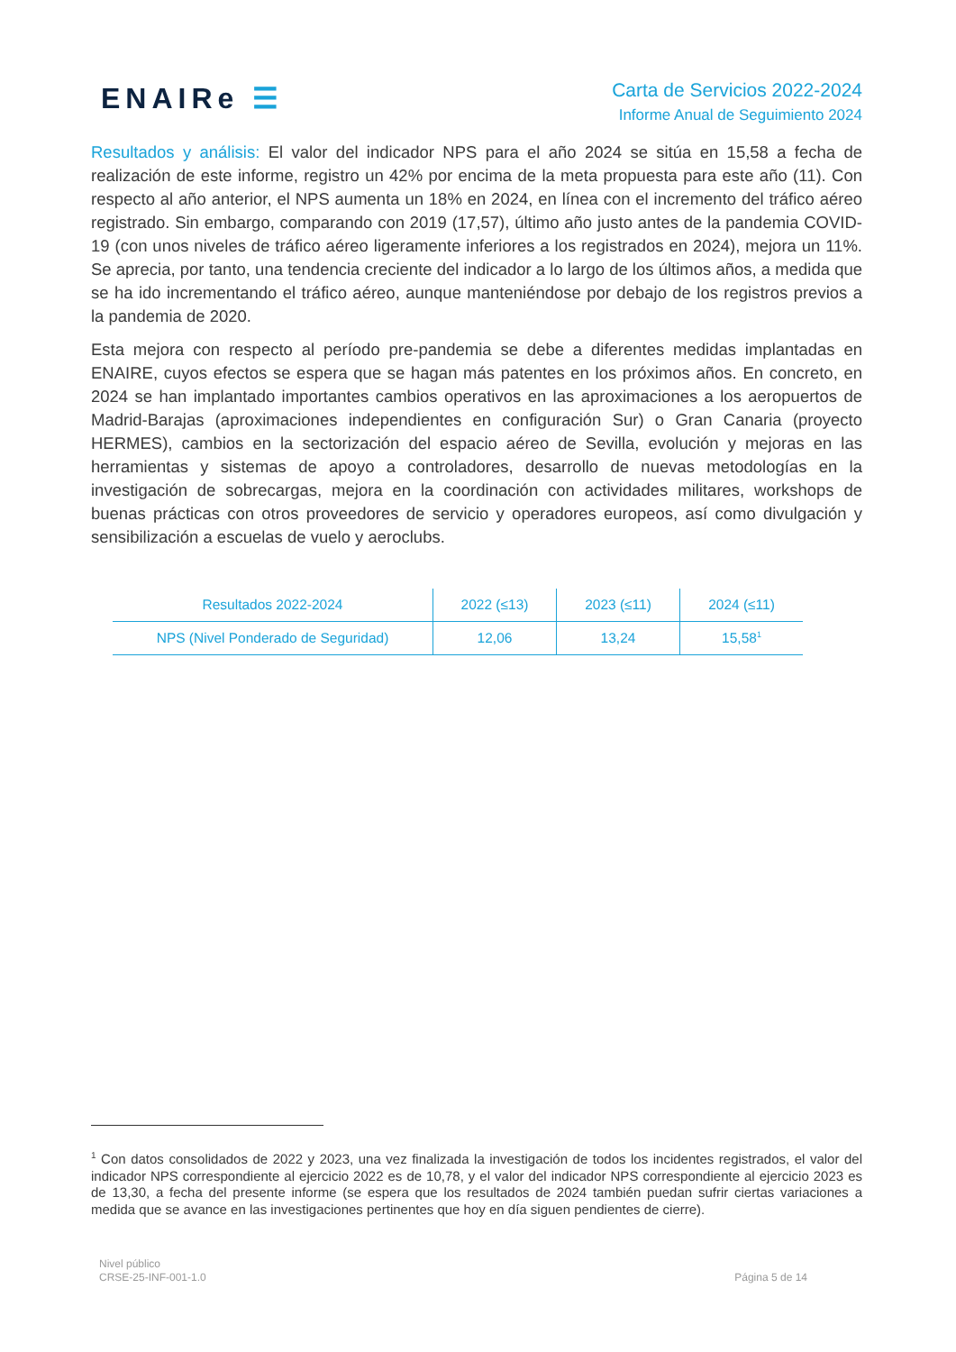ENAIRe ☰
Carta de Servicios 2022-2024
Informe Anual de Seguimiento 2024
Resultados y análisis: El valor del indicador NPS para el año 2024 se sitúa en 15,58 a fecha de realización de este informe, registro un 42% por encima de la meta propuesta para este año (11). Con respecto al año anterior, el NPS aumenta un 18% en 2024, en línea con el incremento del tráfico aéreo registrado. Sin embargo, comparando con 2019 (17,57), último año justo antes de la pandemia COVID-19 (con unos niveles de tráfico aéreo ligeramente inferiores a los registrados en 2024), mejora un 11%. Se aprecia, por tanto, una tendencia creciente del indicador a lo largo de los últimos años, a medida que se ha ido incrementando el tráfico aéreo, aunque manteniéndose por debajo de los registros previos a la pandemia de 2020.
Esta mejora con respecto al período pre-pandemia se debe a diferentes medidas implantadas en ENAIRE, cuyos efectos se espera que se hagan más patentes en los próximos años. En concreto, en 2024 se han implantado importantes cambios operativos en las aproximaciones a los aeropuertos de Madrid-Barajas (aproximaciones independientes en configuración Sur) o Gran Canaria (proyecto HERMES), cambios en la sectorización del espacio aéreo de Sevilla, evolución y mejoras en las herramientas y sistemas de apoyo a controladores, desarrollo de nuevas metodologías en la investigación de sobrecargas, mejora en la coordinación con actividades militares, workshops de buenas prácticas con otros proveedores de servicio y operadores europeos, así como divulgación y sensibilización a escuelas de vuelo y aeroclubs.
| Resultados 2022-2024 | 2022 (≤13) | 2023 (≤11) | 2024 (≤11) |
| --- | --- | --- | --- |
| NPS (Nivel Ponderado de Seguridad) | 12,06 | 13,24 | 15,58<sup>1</sup> |
<sup>1</sup> Con datos consolidados de 2022 y 2023, una vez finalizada la investigación de todos los incidentes registrados, el valor del indicador NPS correspondiente al ejercicio 2022 es de 10,78, y el valor del indicador NPS correspondiente al ejercicio 2023 es de 13,30, a fecha del presente informe (se espera que los resultados de 2024 también puedan sufrir ciertas variaciones a medida que se avance en las investigaciones pertinentes que hoy en día siguen pendientes de cierre).
Nivel público
CRSE-25-INF-001-1.0
Página 5 de 14